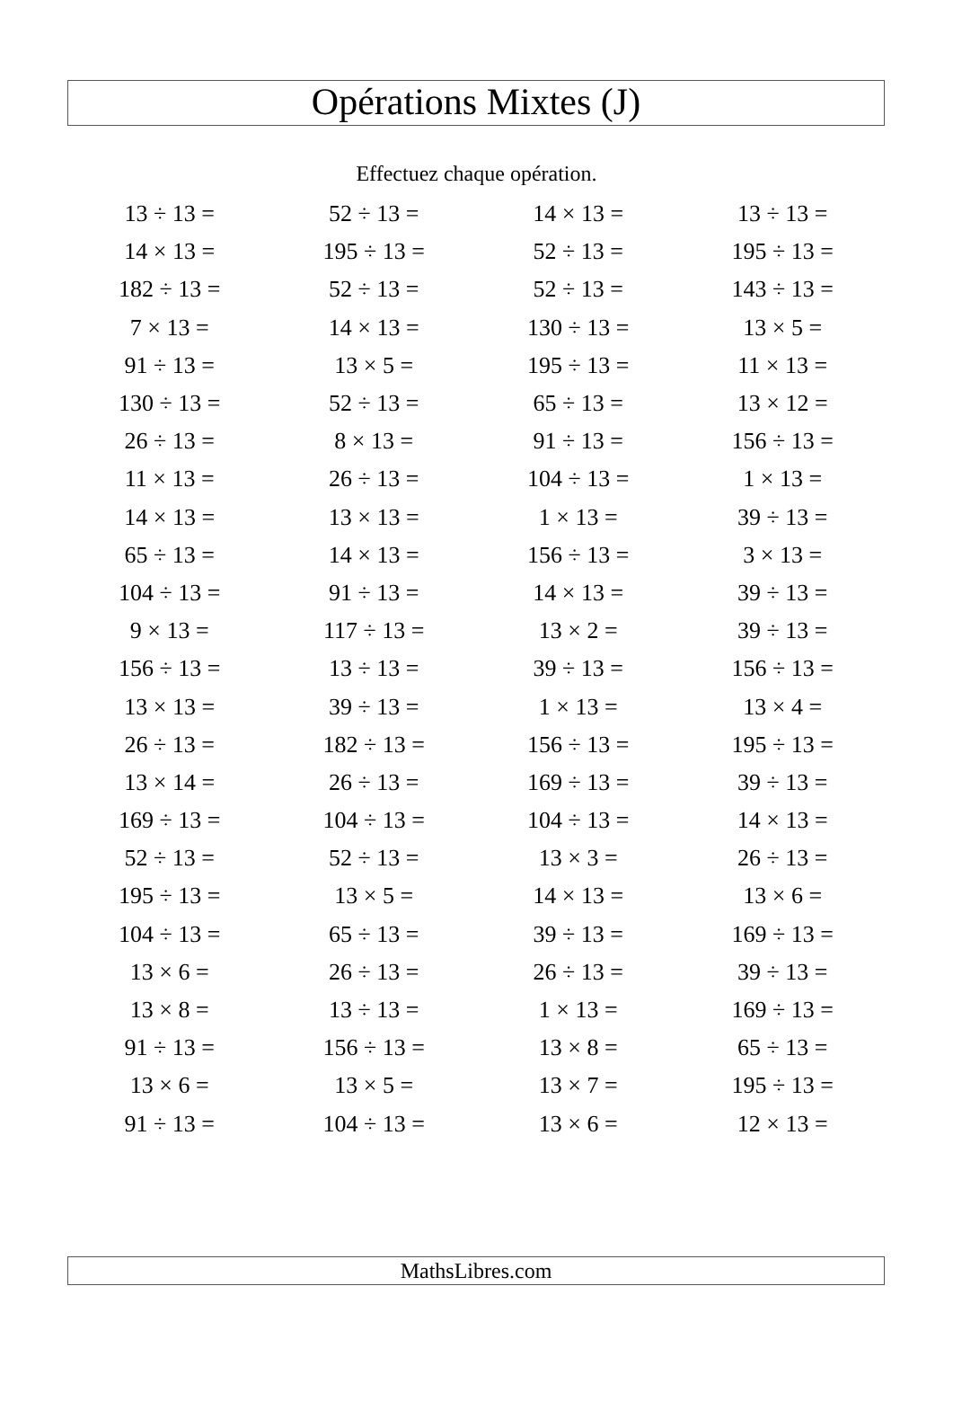Opérations Mixtes (J)
Effectuez chaque opération.
| 13 ÷ 13 = | 52 ÷ 13 = | 14 × 13 = | 13 ÷ 13 = |
| 14 × 13 = | 195 ÷ 13 = | 52 ÷ 13 = | 195 ÷ 13 = |
| 182 ÷ 13 = | 52 ÷ 13 = | 52 ÷ 13 = | 143 ÷ 13 = |
| 7 × 13 = | 14 × 13 = | 130 ÷ 13 = | 13 × 5 = |
| 91 ÷ 13 = | 13 × 5 = | 195 ÷ 13 = | 11 × 13 = |
| 130 ÷ 13 = | 52 ÷ 13 = | 65 ÷ 13 = | 13 × 12 = |
| 26 ÷ 13 = | 8 × 13 = | 91 ÷ 13 = | 156 ÷ 13 = |
| 11 × 13 = | 26 ÷ 13 = | 104 ÷ 13 = | 1 × 13 = |
| 14 × 13 = | 13 × 13 = | 1 × 13 = | 39 ÷ 13 = |
| 65 ÷ 13 = | 14 × 13 = | 156 ÷ 13 = | 3 × 13 = |
| 104 ÷ 13 = | 91 ÷ 13 = | 14 × 13 = | 39 ÷ 13 = |
| 9 × 13 = | 117 ÷ 13 = | 13 × 2 = | 39 ÷ 13 = |
| 156 ÷ 13 = | 13 ÷ 13 = | 39 ÷ 13 = | 156 ÷ 13 = |
| 13 × 13 = | 39 ÷ 13 = | 1 × 13 = | 13 × 4 = |
| 26 ÷ 13 = | 182 ÷ 13 = | 156 ÷ 13 = | 195 ÷ 13 = |
| 13 × 14 = | 26 ÷ 13 = | 169 ÷ 13 = | 39 ÷ 13 = |
| 169 ÷ 13 = | 104 ÷ 13 = | 104 ÷ 13 = | 14 × 13 = |
| 52 ÷ 13 = | 52 ÷ 13 = | 13 × 3 = | 26 ÷ 13 = |
| 195 ÷ 13 = | 13 × 5 = | 14 × 13 = | 13 × 6 = |
| 104 ÷ 13 = | 65 ÷ 13 = | 39 ÷ 13 = | 169 ÷ 13 = |
| 13 × 6 = | 26 ÷ 13 = | 26 ÷ 13 = | 39 ÷ 13 = |
| 13 × 8 = | 13 ÷ 13 = | 1 × 13 = | 169 ÷ 13 = |
| 91 ÷ 13 = | 156 ÷ 13 = | 13 × 8 = | 65 ÷ 13 = |
| 13 × 6 = | 13 × 5 = | 13 × 7 = | 195 ÷ 13 = |
| 91 ÷ 13 = | 104 ÷ 13 = | 13 × 6 = | 12 × 13 = |
MathsLibres.com